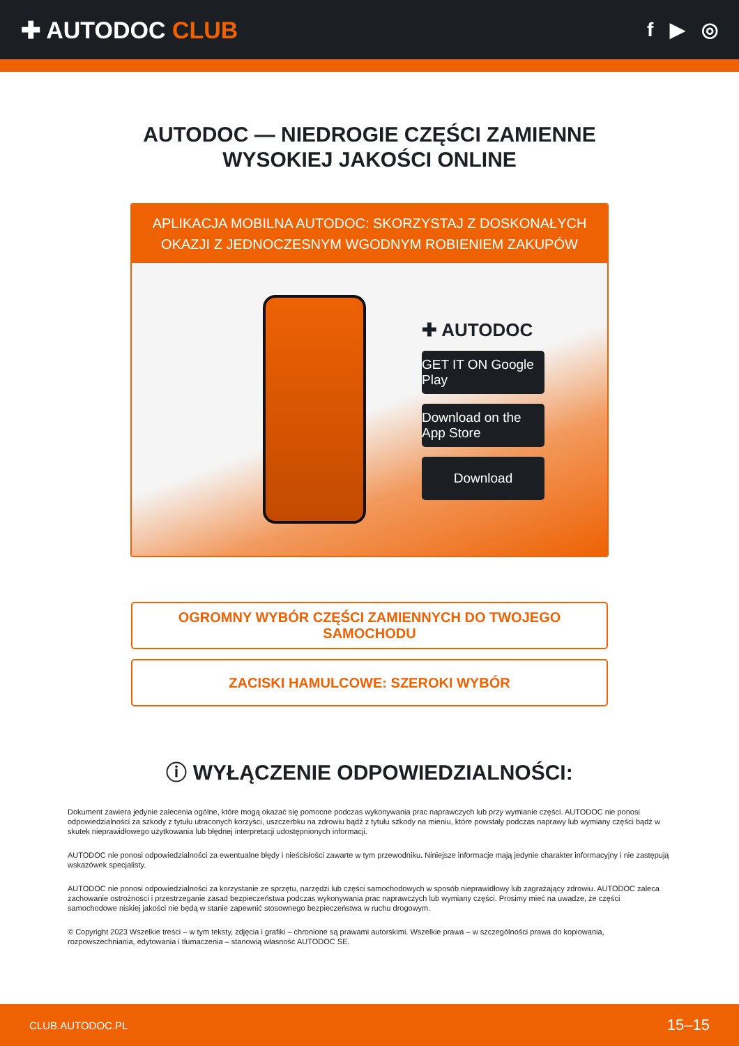✚ AUTODOC CLUB
f ▶ ◎
AUTODOC — NIEDROGIE CZĘŚCI ZAMIENNE
WYSOKIEJ JAKOŚCI ONLINE
APLIKACJA MOBILNA AUTODOC: SKORZYSTAJ Z DOSKONAŁYCH OKAZJI Z JEDNOCZESNYM WGODNYM ROBIENIEM ZAKUPÓW
✚ AUTODOC
GET IT ON Google Play
Download on the App Store
Download
OGROMNY WYBÓR CZĘŚCI ZAMIENNYCH DO TWOJEGO
SAMOCHODU
ZACISKI HAMULCOWE: SZEROKI WYBÓR
ⓘ WYŁĄCZENIE ODPOWIEDZIALNOŚCI:
Dokument zawiera jedynie zalecenia ogólne, które mogą okazać się pomocne podczas wykonywania prac naprawczych lub przy wymianie części. AUTODOC nie ponosi odpowiedzialności za szkody z tytułu utraconych korzyści, uszczerbku na zdrowiu bądź z tytułu szkody na mieniu, które powstały podczas naprawy lub wymiany części bądź w skutek nieprawidłowego użytkowania lub błędnej interpretacji udostępnionych informacji.
AUTODOC nie ponosi odpowiedzialności za ewentualne błędy i nieścisłości zawarte w tym przewodniku. Niniejsze informacje mają jedynie charakter informacyjny i nie zastępują wskazówek specjalisty.
AUTODOC nie ponosi odpowiedzialności za korzystanie ze sprzętu, narzędzi lub części samochodowych w sposób nieprawidłowy lub zagrażający zdrowiu. AUTODOC zaleca zachowanie ostrożności i przestrzeganie zasad bezpieczeństwa podczas wykonywania prac naprawczych lub wymiany części. Prosimy mieć na uwadze, że części samochodowe niskiej jakości nie będą w stanie zapewnić stosownego bezpieczeństwa w ruchu drogowym.
© Copyright 2023 Wszelkie treści – w tym teksty, zdjęcia i grafiki – chronione są prawami autorskimi. Wszelkie prawa – w szczególności prawa do kopiowania, rozpowszechniania, edytowania i tłumaczenia – stanowią własność AUTODOC SE.
CLUB.AUTODOC.PL 15–15